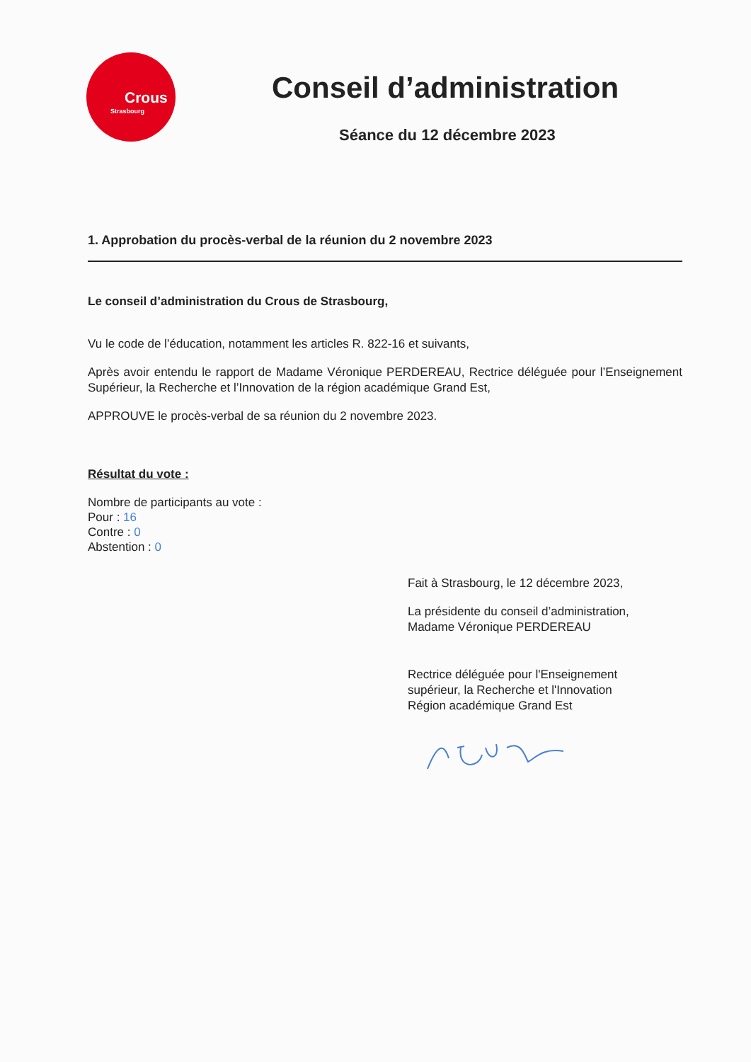Crous
Strasbourg
Conseil d’administration
Séance du 12 décembre 2023
1. Approbation du procès-verbal de la réunion du 2 novembre 2023
Le conseil d’administration du Crous de Strasbourg,
Vu le code de l’éducation, notamment les articles R. 822-16 et suivants,
Après avoir entendu le rapport de Madame Véronique PERDEREAU, Rectrice déléguée pour l’Enseignement Supérieur, la Recherche et l’Innovation de la région académique Grand Est,
APPROUVE le procès-verbal de sa réunion du 2 novembre 2023.
Résultat du vote :
Nombre de participants au vote :
Pour : 16
Contre : 0
Abstention : 0
Fait à Strasbourg, le 12 décembre 2023,
La présidente du conseil d’administration,
Madame Véronique PERDEREAU
Rectrice déléguée pour l'Enseignement
supérieur, la Recherche et l'Innovation
Région académique Grand Est